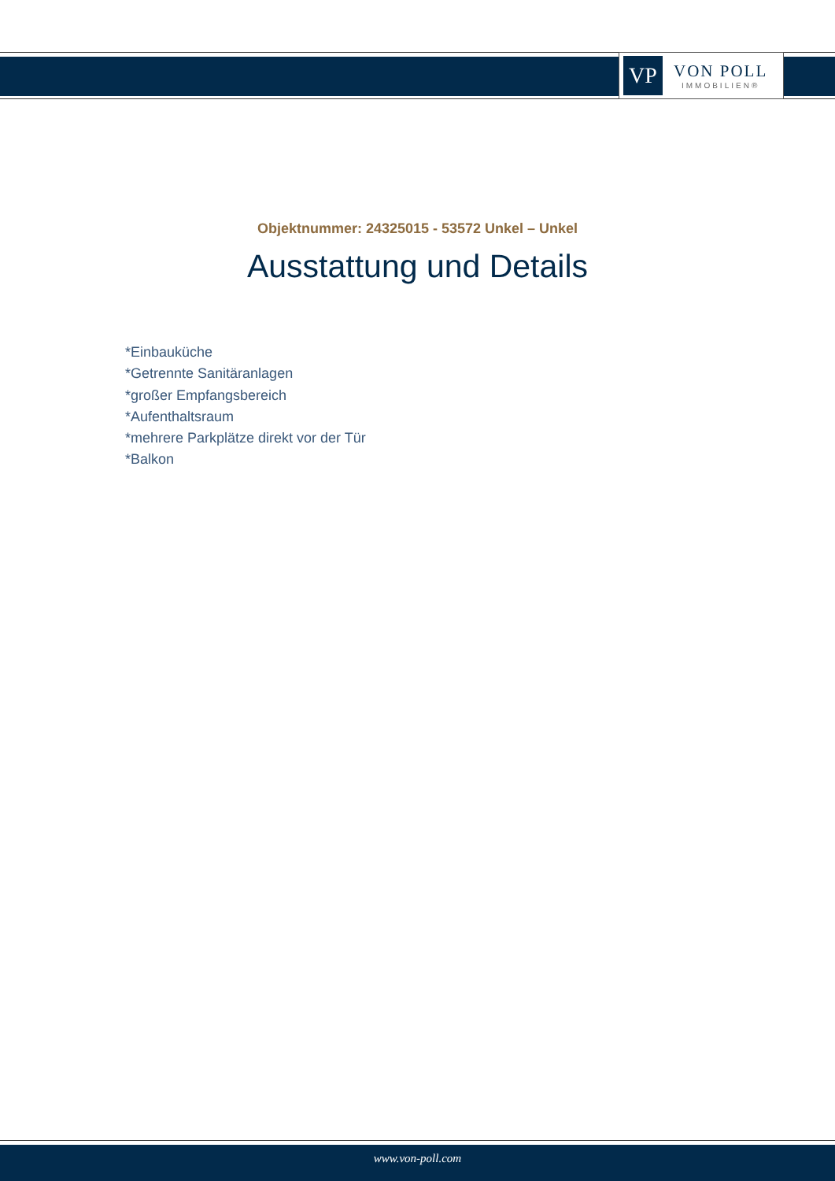VP
VON POLL
IMMOBILIEN®
Objektnummer: 24325015 - 53572 Unkel – Unkel
Ausstattung und Details
*Einbauküche
*Getrennte Sanitäranlagen
*großer Empfangsbereich
*Aufenthaltsraum
*mehrere Parkplätze direkt vor der Tür
*Balkon
www.von-poll.com